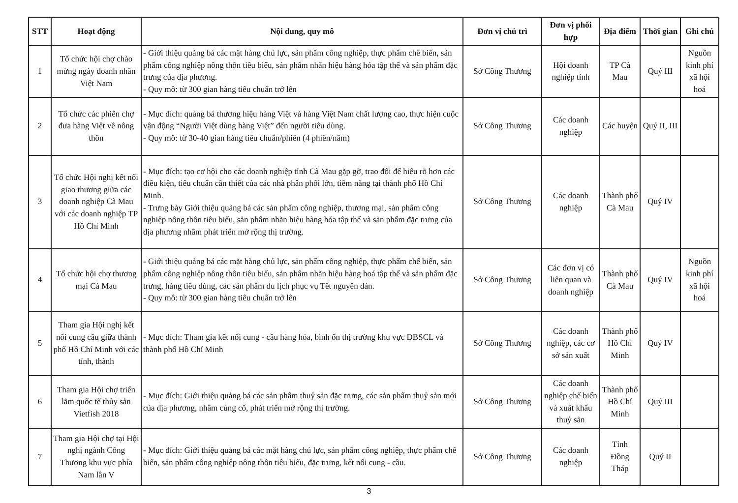| STT | Hoạt động | Nội dung, quy mô | Đơn vị chủ trì | Đơn vị phối hợp | Địa điểm | Thời gian | Ghi chú |
| --- | --- | --- | --- | --- | --- | --- | --- |
| 1 | Tổ chức hội chợ chào mừng ngày doanh nhân Việt Nam | - Giới thiệu quảng bá các mặt hàng chủ lực, sản phẩm công nghiệp, thực phẩm chế biến, sản phẩm công nghiệp nông thôn tiêu biểu, sản phẩm nhãn hiệu hàng hóa tập thể và sản phẩm đặc trưng của địa phương. - Quy mô: từ 300 gian hàng tiêu chuẩn trở lên | Sở Công Thương | Hội doanh nghiệp tỉnh | TP Cà Mau | Quý III | Nguồn kinh phí xã hội hoá |
| 2 | Tổ chức các phiên chợ đưa hàng Việt về nông thôn | - Mục đích: quảng bá thương hiệu hàng Việt và hàng Việt Nam chất lượng cao, thực hiện cuộc vận động “Người Việt dùng hàng Việt” đến người tiêu dùng. - Quy mô: từ 30-40 gian hàng tiêu chuẩn/phiên (4 phiên/năm) | Sở Công Thương | Các doanh nghiệp | Các huyện | Quý II, III | |
| 3 | Tổ chức Hội nghị kết nối giao thương giữa các doanh nghiệp Cà Mau với các doanh nghiệp TP Hồ Chí Minh | - Mục đích: tạo cơ hội cho các doanh nghiệp tỉnh Cà Mau gặp gỡ, trao đổi để hiểu rõ hơn các điều kiện, tiêu chuẩn cần thiết của các nhà phân phối lớn, tiềm năng tại thành phố Hồ Chí Minh. - Trưng bày Giới thiệu quảng bá các sản phẩm công nghiệp, thương mại, sản phẩm công nghiệp nông thôn tiêu biểu, sản phẩm nhãn hiệu hàng hóa tập thể và sản phẩm đặc trưng của địa phương nhằm phát triển mở rộng thị trường. | Sở Công Thương | Các doanh nghiệp | Thành phố Cà Mau | Quý IV | |
| 4 | Tổ chức hội chợ thương mại Cà Mau | - Giới thiệu quảng bá các mặt hàng chủ lực, sản phẩm công nghiệp, thực phẩm chế biến, sản phẩm công nghiệp nông thôn tiêu biểu, sản phẩm nhãn hiệu hàng hoá tập thể và sản phẩm đặc trưng, hàng tiêu dùng, các sản phẩm du lịch phục vụ Tết nguyên đán. - Quy mô: từ 300 gian hàng tiêu chuẩn trở lên | Sở Công Thương | Các đơn vị có liên quan và doanh nghiệp | Thành phố Cà Mau | Quý IV | Nguồn kinh phí xã hội hoá |
| 5 | Tham gia Hội nghị kết nối cung cầu giữa thành phố Hồ Chí Minh với các tỉnh, thành | - Mục đích: Tham gia kết nối cung - cầu hàng hóa, bình ổn thị trường khu vực ĐBSCL và thành phố Hồ Chí Minh | Sở Công Thương | Các doanh nghiệp, các cơ sở sản xuất | Thành phố Hồ Chí Minh | Quý IV | |
| 6 | Tham gia Hội chợ triển lãm quốc tế thủy sản Vietfish 2018 | - Mục đích: Giới thiệu quảng bá các sản phẩm thuỷ sản đặc trưng, các sản phẩm thuỷ sản mới của địa phương, nhằm củng cố, phát triển mở rộng thị trường. | Sở Công Thương | Các doanh nghiệp chế biến và xuất khẩu thuỷ sản | Thành phố Hồ Chí Minh | Quý III | |
| 7 | Tham gia Hội chợ tại Hội nghị ngành Công Thương khu vực phía Nam lần V | - Mục đích: Giới thiệu quảng bá các mặt hàng chủ lực, sản phẩm công nghiệp, thực phẩm chế biến, sản phẩm công nghiệp nông thôn tiêu biểu, đặc trưng, kết nối cung - cầu. | Sở Công Thương | Các doanh nghiệp | Tỉnh Đồng Tháp | Quý II | |
3